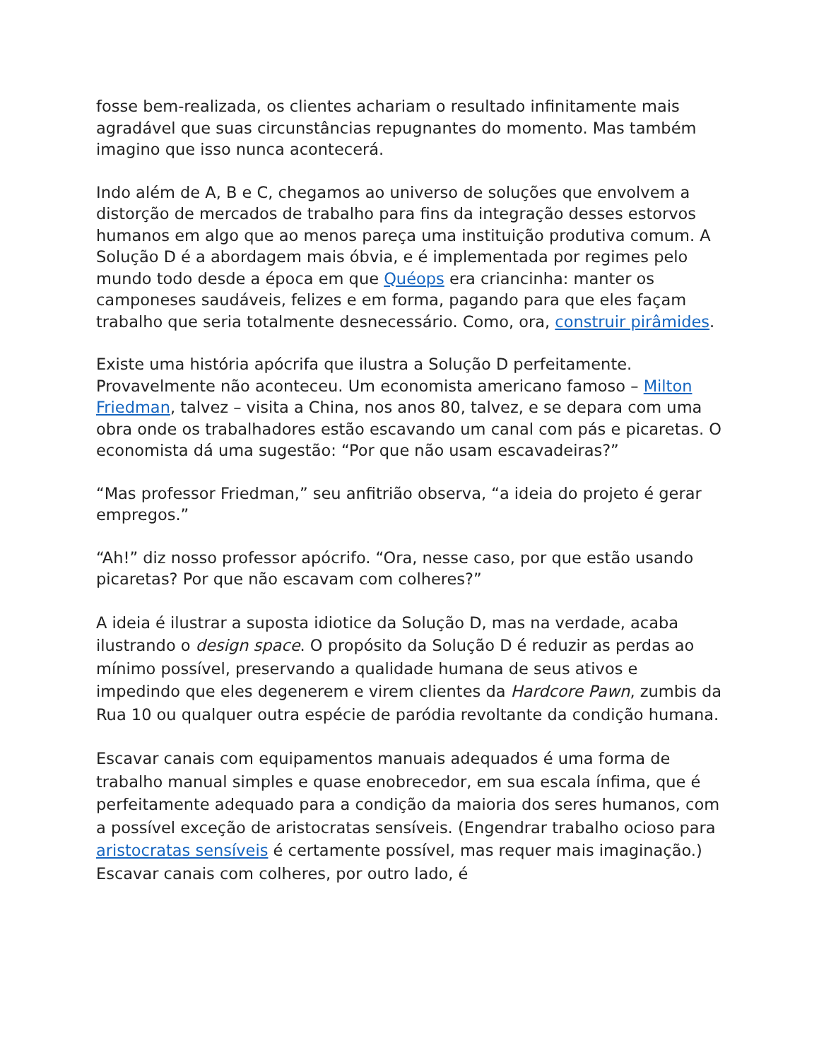fosse bem-realizada, os clientes achariam o resultado infinitamente mais agradável que suas circunstâncias repugnantes do momento. Mas também imagino que isso nunca acontecerá.
Indo além de A, B e C, chegamos ao universo de soluções que envolvem a distorção de mercados de trabalho para fins da integração desses estorvos humanos em algo que ao menos pareça uma instituição produtiva comum. A Solução D é a abordagem mais óbvia, e é implementada por regimes pelo mundo todo desde a época em que Quéops era criancinha: manter os camponeses saudáveis, felizes e em forma, pagando para que eles façam trabalho que seria totalmente desnecessário. Como, ora, construir pirâmides.
Existe uma história apócrifa que ilustra a Solução D perfeitamente. Provavelmente não aconteceu. Um economista americano famoso – Milton Friedman, talvez – visita a China, nos anos 80, talvez, e se depara com uma obra onde os trabalhadores estão escavando um canal com pás e picaretas. O economista dá uma sugestão: “Por que não usam escavadeiras?”
“Mas professor Friedman,” seu anfitrião observa, “a ideia do projeto é gerar empregos.”
“Ah!” diz nosso professor apócrifo. “Ora, nesse caso, por que estão usando picaretas? Por que não escavam com colheres?”
A ideia é ilustrar a suposta idiotice da Solução D, mas na verdade, acaba ilustrando o design space. O propósito da Solução D é reduzir as perdas ao mínimo possível, preservando a qualidade humana de seus ativos e impedindo que eles degenerem e virem clientes da Hardcore Pawn, zumbis da Rua 10 ou qualquer outra espécie de paródia revoltante da condição humana.
Escavar canais com equipamentos manuais adequados é uma forma de trabalho manual simples e quase enobrecedor, em sua escala ínfima, que é perfeitamente adequado para a condição da maioria dos seres humanos, com a possível exceção de aristocratas sensíveis. (Engendrar trabalho ocioso para aristocratas sensíveis é certamente possível, mas requer mais imaginação.) Escavar canais com colheres, por outro lado, é